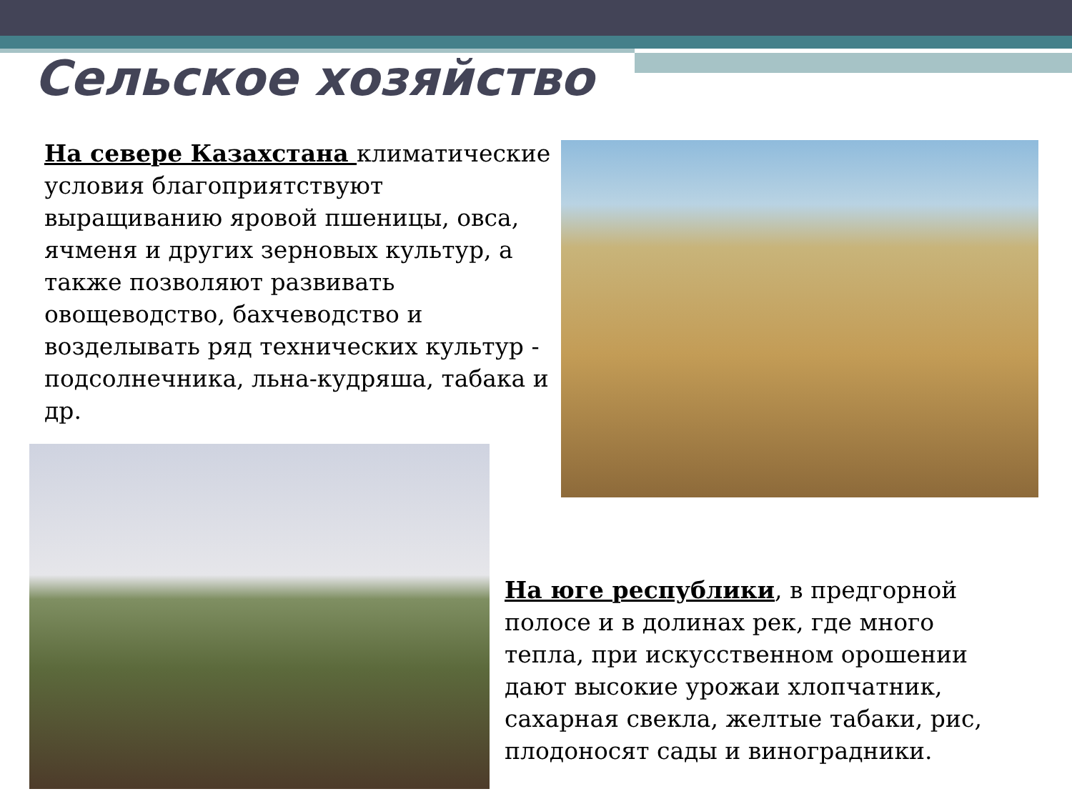Сельское хозяйство
На севере Казахстана климатические условия благоприятствуют выращиванию яровой пшеницы, овса, ячменя и других зерновых культур, а также позволяют развивать овощеводство, бахчеводство и возделывать ряд технических культур - подсолнечника, льна-кудряша, табака и др.
На юге республики, в предгорной полосе и в долинах рек, где много тепла, при искусственном орошении дают высокие урожаи хлопчатник, сахарная свекла, желтые табаки, рис, плодоносят сады и виноградники.